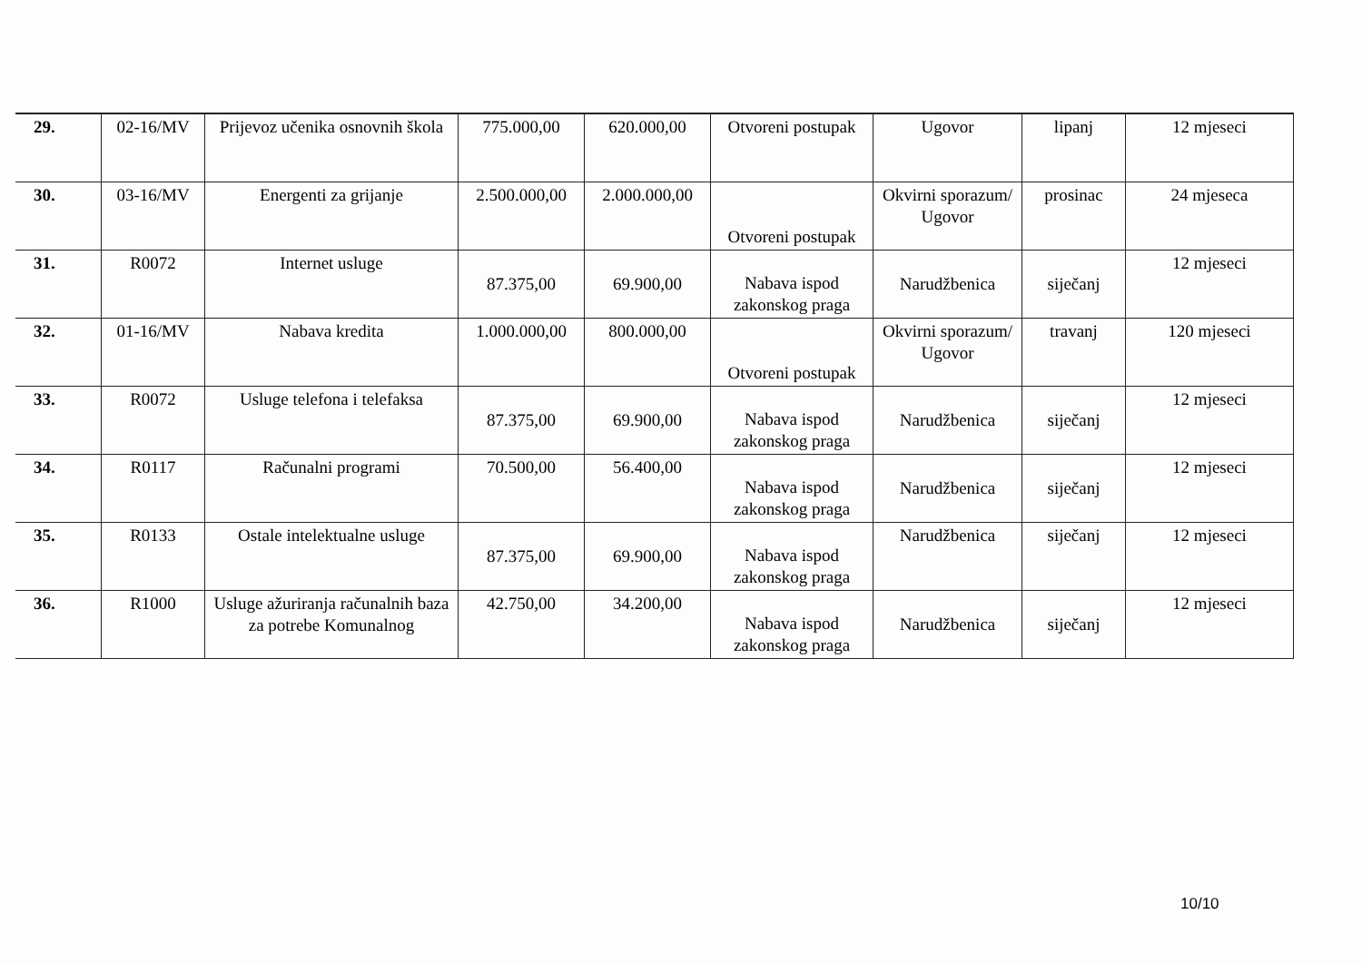| 29. | 02-16/MV | Prijevoz učenika osnovnih škola | 775.000,00 | 620.000,00 | Otvoreni postupak | Ugovor | lipanj | 12 mjeseci |
| 30. | 03-16/MV | Energenti za grijanje | 2.500.000,00 | 2.000.000,00 | Otvoreni postupak | Okvirni sporazum/ Ugovor | prosinac | 24 mjeseca |
| 31. | R0072 | Internet usluge | 87.375,00 | 69.900,00 | Nabava ispod zakonskog praga | Narudžbenica | siječanj | 12 mjeseci |
| 32. | 01-16/MV | Nabava kredita | 1.000.000,00 | 800.000,00 | Otvoreni postupak | Okvirni sporazum/ Ugovor | travanj | 120 mjeseci |
| 33. | R0072 | Usluge telefona i telefaksa | 87.375,00 | 69.900,00 | Nabava ispod zakonskog praga | Narudžbenica | siječanj | 12 mjeseci |
| 34. | R0117 | Računalni programi | 70.500,00 | 56.400,00 | Nabava ispod zakonskog praga | Narudžbenica | siječanj | 12 mjeseci |
| 35. | R0133 | Ostale intelektualne usluge | 87.375,00 | 69.900,00 | Nabava ispod zakonskog praga | Narudžbenica | siječanj | 12 mjeseci |
| 36. | R1000 | Usluge ažuriranja računalnih baza za potrebe Komunalnog | 42.750,00 | 34.200,00 | Nabava ispod zakonskog praga | Narudžbenica | siječanj | 12 mjeseci |
10/10